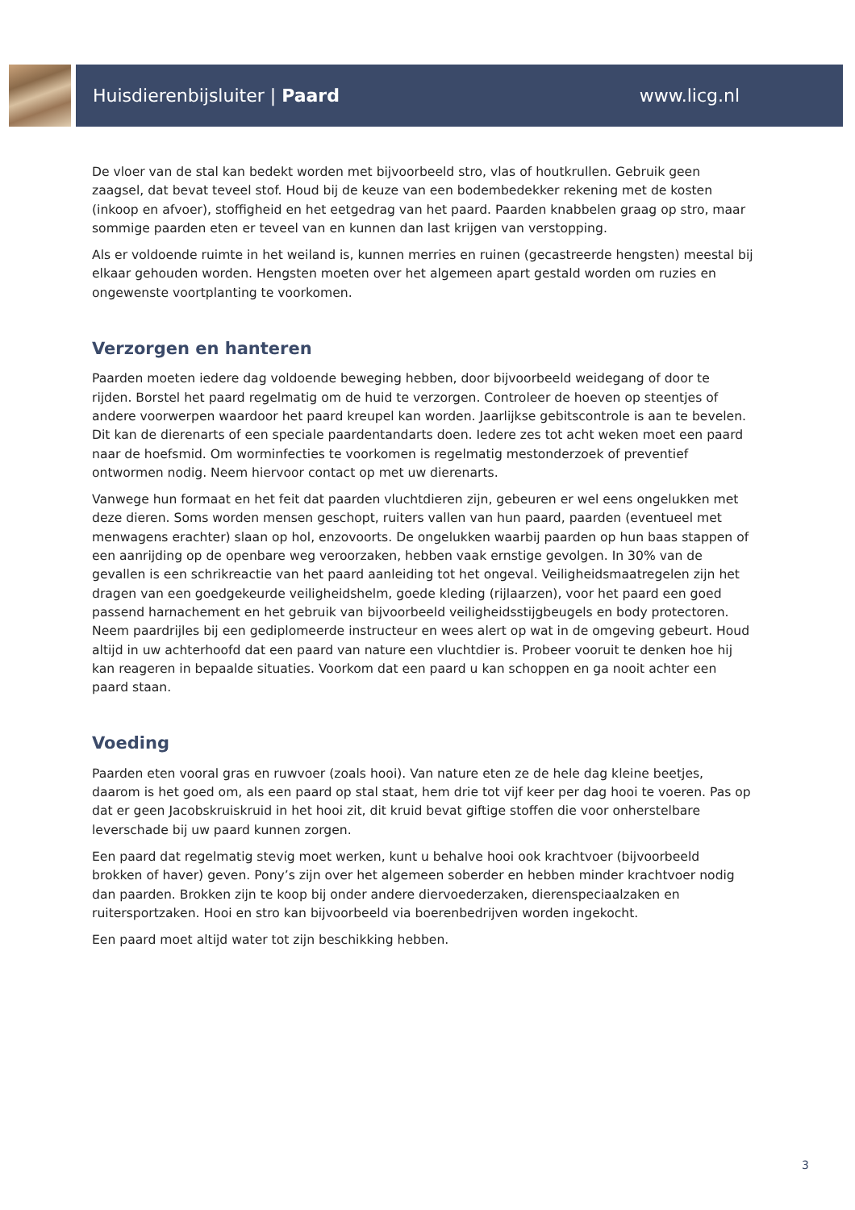Huisdierenbijsluiter | Paard www.licg.nl
De vloer van de stal kan bedekt worden met bijvoorbeeld stro, vlas of houtkrullen. Gebruik geen zaagsel, dat bevat teveel stof. Houd bij de keuze van een bodembedekker rekening met de kosten (inkoop en afvoer), stoffigheid en het eetgedrag van het paard. Paarden knabbelen graag op stro, maar sommige paarden eten er teveel van en kunnen dan last krijgen van verstopping.
Als er voldoende ruimte in het weiland is, kunnen merries en ruinen (gecastreerde hengsten) meestal bij elkaar gehouden worden. Hengsten moeten over het algemeen apart gestald worden om ruzies en ongewenste voortplanting te voorkomen.
Verzorgen en hanteren
Paarden moeten iedere dag voldoende beweging hebben, door bijvoorbeeld weidegang of door te rijden. Borstel het paard regelmatig om de huid te verzorgen. Controleer de hoeven op steentjes of andere voorwerpen waardoor het paard kreupel kan worden. Jaarlijkse gebitscontrole is aan te bevelen. Dit kan de dierenarts of een speciale paardentandarts doen. Iedere zes tot acht weken moet een paard naar de hoefsmid. Om worminfecties te voorkomen is regelmatig mestonderzoek of preventief ontwormen nodig. Neem hiervoor contact op met uw dierenarts.
Vanwege hun formaat en het feit dat paarden vluchtdieren zijn, gebeuren er wel eens ongelukken met deze dieren. Soms worden mensen geschopt, ruiters vallen van hun paard, paarden (eventueel met menwagens erachter) slaan op hol, enzovoorts. De ongelukken waarbij paarden op hun baas stappen of een aanrijding op de openbare weg veroorzaken, hebben vaak ernstige gevolgen. In 30% van de gevallen is een schrikreactie van het paard aanleiding tot het ongeval. Veiligheidsmaatregelen zijn het dragen van een goedgekeurde veiligheidshelm, goede kleding (rijlaarzen), voor het paard een goed passend harnachement en het gebruik van bijvoorbeeld veiligheidsstijgbeugels en body protectoren. Neem paardrijles bij een gediplomeerde instructeur en wees alert op wat in de omgeving gebeurt. Houd altijd in uw achterhoofd dat een paard van nature een vluchtdier is. Probeer vooruit te denken hoe hij kan reageren in bepaalde situaties. Voorkom dat een paard u kan schoppen en ga nooit achter een paard staan.
Voeding
Paarden eten vooral gras en ruwvoer (zoals hooi). Van nature eten ze de hele dag kleine beetjes, daarom is het goed om, als een paard op stal staat, hem drie tot vijf keer per dag hooi te voeren. Pas op dat er geen Jacobskruiskruid in het hooi zit, dit kruid bevat giftige stoffen die voor onherstelbare leverschade bij uw paard kunnen zorgen.
Een paard dat regelmatig stevig moet werken, kunt u behalve hooi ook krachtvoer (bijvoorbeeld brokken of haver) geven. Pony’s zijn over het algemeen soberder en hebben minder krachtvoer nodig dan paarden. Brokken zijn te koop bij onder andere diervoederzaken, dierenspeciaalzaken en ruitersportzaken. Hooi en stro kan bijvoorbeeld via boerenbedrijven worden ingekocht.
Een paard moet altijd water tot zijn beschikking hebben.
3